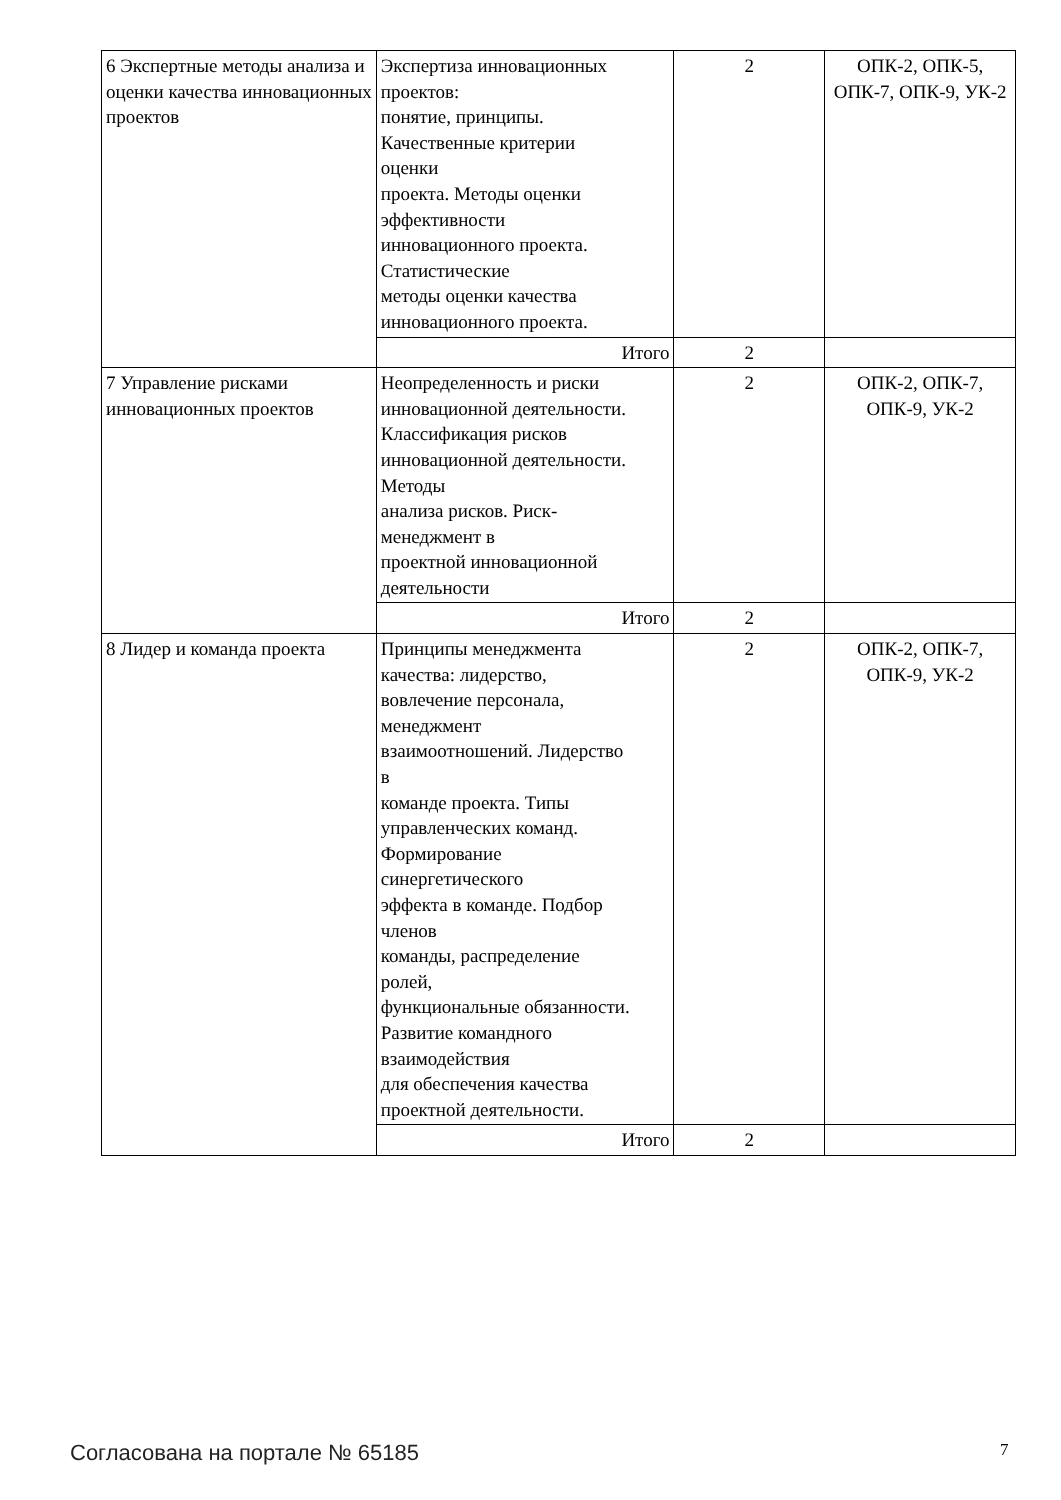| 6 Экспертные методы анализа и оценки качества инновационных проектов | Экспертиза инновационных проектов: понятие, принципы. Качественные критерии оценки проекта. Методы оценки эффективности инновационного проекта. Статистические методы оценки качества инновационного проекта. | 2 | ОПК-2, ОПК-5, ОПК-7, ОПК-9, УК-2 |
| | Итого | 2 | |
| 7 Управление рисками инновационных проектов | Неопределенность и риски инновационной деятельности. Классификация рисков инновационной деятельности. Методы анализа рисков. Риск- менеджмент в проектной инновационной деятельности | 2 | ОПК-2, ОПК-7, ОПК-9, УК-2 |
| | Итого | 2 | |
| 8 Лидер и команда проекта | Принципы менеджмента качества: лидерство, вовлечение персонала, менеджмент взаимоотношений. Лидерство в команде проекта. Типы управленческих команд. Формирование синергетического эффекта в команде. Подбор членов команды, распределение ролей, функциональные обязанности. Развитие командного взаимодействия для обеспечения качества проектной деятельности. | 2 | ОПК-2, ОПК-7, ОПК-9, УК-2 |
| | Итого | 2 | |
Согласована на портале № 65185 7